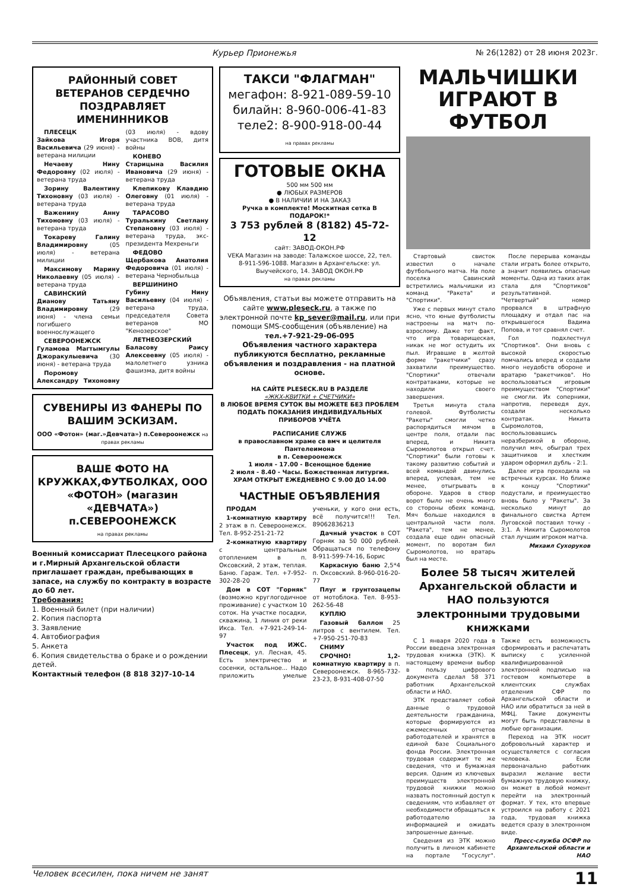Курьер Прионежья № 26(1282) от 28 июня 2023г.
РАЙОННЫЙ СОВЕТ ВЕТЕРАНОВ СЕРДЕЧНО ПОЗДРАВЛЯЕТ ИМЕНИННИКОВ
ПЛЕСЕЦК
Зайкова Игоря Васильевича (29 июня) - ветерана милиции
Нечаеву Нину Федоровну (02 июля) - ветерана труда
Зорину Валентину Тихоновну (03 июля) - ветерана труда
Важенину Анну Тихоновну (03 июля) - ветерана труда
Токареву Галину Владимировну (05 июля) - ветерана милиции
Максимову Марину Николаевну (05 июля) - ветерана труда
САВИНСКИЙ
Дианову Татьяну Владимировну (29 июня) - члена семьи погибшего военнослужащего
СЕВЕРООНЕЖСК
Гуламова Магтымгулы Джоракулыевича (30 июня) - ветерана труда
Поромову Александру Тихоновну (03 июля) - вдову участника ВОВ, дитя войны
КОНЕВО
Старицына Василия Ивановича (29 июня) - ветерана труда
Клепикову Клавдию Олеговну (01 июля) - ветерана труда
ТАРАСОВО
Туралькину Светлану Степановну (03 июля) - ветерана труда, экс-президента Мехреньги
ФЕДОВО
Щербакова Анатолия Федоровича (01 июля) - ветерана Чернобыльца
ВЕРШИНИНО
Губину Нину Васильевну (04 июля) - ветерана труда, председателя Совета ветеранов МО "Кенозерское"
ЛЕТНЕОЗЕРСКИЙ
Баласову Раису Алексеевну (05 июля) - малолетнего узника фашизма, дитя войны
СУВЕНИРЫ ИЗ ФАНЕРЫ ПО ВАШИМ ЭСКИЗАМ.
ООО «Фотон» (маг.»Девчата») п.Североонежск на правах рекламы
ВАШЕ ФОТО НА КРУЖКАХ,ФУТБОЛКАХ, ООО «ФОТОН» (магазин «ДЕВЧАТА») п.СЕВЕРООНЕЖСК
на правах рекламы
Военный комиссариат Плесецкого района и г.Мирный Архангельской области приглашает граждан, пребывающих в запасе, на службу по контракту в возрасте до 60 лет.
Требования:
1. Военный билет (при наличии)
2. Копия паспорта
3. Заявление
4. Автобиография
5. Анкета
6. Копия свидетельства о браке и о рождении детей.
Контактный телефон (8 818 32)7-10-14
ТАКСИ "ФЛАГМАН"
мегафон: 8-921-089-59-10
билайн: 8-960-006-41-83
теле2: 8-900-918-00-44
на правах рекламы
ГОТОВЫЕ ОКНА
500 мм 500 мм
● ЛЮБЫХ РАЗМЕРОВ
● В НАЛИЧИИ И НА ЗАКАЗ
Ручка в комплекте! Москитная сетка В ПОДАРОК!*
3 753 рублей 8 (8182) 45-72-12
сайт: ЗАВОД-ОКОН.РФ
VEKA Магазин на заводе: Талажское шоссе, 22, тел. 8-911-596-1088. Магазин в Архангельске: ул. Выучейского, 14. ЗАВОД ОКОН.РФ
на правах рекламы
Объявления, статьи вы можете отправить на сайте www.pleseck.ru, а также по электронной почте kp_sever@mail.ru, или при помощи SMS-сообщения (объявление) на тел.+7-921-29-06-095
Объявления частного характера публикуются бесплатно, рекламные объявления и поздравления - на платной основе.
НА САЙТЕ PLESECK.RU В РАЗДЕЛЕ
«ЖКХ-КВИТКИ + СЧЕТЧИКИ»
В ЛЮБОЕ ВРЕМЯ СУТОК ВЫ МОЖЕТЕ БЕЗ ПРОБЛЕМ ПОДАТЬ ПОКАЗАНИЯ ИНДИВИДУАЛЬНЫХ ПРИБОРОВ УЧЁТА
РАСПИСАНИЕ СЛУЖБ
в православном храме св вмч и целителя Пантелеимона
в п. Североонежск
1 июля - 17.00 - Всенощное бдение
2 июля - 8.40 - Часы. Божественная литургия.
ХРАМ ОТКРЫТ ЕЖЕДНЕВНО С 9.00 ДО 14.00
ЧАСТНЫЕ ОБЪЯВЛЕНИЯ
ПРОДАМ
1-комнатную квартиру 2 этаж в п. Североонежск. Тел. 8-952-251-21-72
2-комнатную квартиру с центральным отоплением в п. Оксовский, 2 этаж, теплая. Баню. Гараж. Тел. +7-952-302-28-20
Дом в СОТ "Горняк" (возможно круглогодичное проживание) с участком 10 соток. На участке посадки, скважина, 1 линия от реки Икса. Тел. +7-921-249-14-97
Участок под ИЖС. Плесецк, ул. Лесная, 45. Есть электричество и сосенки, остальное... Надо приложить умелые ученьки, у кого они есть, всё получится!!! Тел. 89062836213
Дачный участок в СОТ Горняк за 50 000 рублей. Обращаться по телефону 8-911-599-74-16, Борис
Каркасную баню 2,5*4 п. Оксовский. 8-960-016-20-77
Плуг и грунтозацепы от мотоблока. Тел. 8-953-262-56-48
КУПЛЮ
Газовый баллон 25 литров с вентилем. Тел. +7-950-251-70-83
СНИМУ
СРОЧНО! 1,2-комнатную квартиру в п. Североонежск. 8-965-732-23-23, 8-931-408-07-50
МАЛЬЧИШКИ ИГРАЮТ В ФУТБОЛ
Стартовый свисток известил о начале футбольного матча. На поле поселка Савинский встретились мальчишки из команд "Ракета" и "Спортики".
Уже с первых минут стало ясно, что юные футболисты настроены на матч по-взрослому. Даже тот факт, что игра товарищеская, никак не мог остудить их пыл. Игравшие в желтой форме "ракетчики" сразу захватили преимущество. "Спортики" отвечали контратаками, которые не находили своего завершения.
Третья минута стала голевой. Футболисты "Ракеты" смогли четко распорядиться мячом в центре поля, отдали пас вперед, и Никита Сыромолотов открыл счет. "Спортики" были готовы к такому развитию событий и всей командой двинулись вперед, успевая, тем не менее, отыгрывать в обороне. Ударов в створ ворот было не очень много со стороны обеих команд. Мяч больше находился в центральной части поля. "Ракета", тем не менее, создала еще один опасный момент, по воротам бил Сыромолотов, но вратарь был на месте.
После перерыва команды стали играть более открыто, а значит появились опасные моменты. Одна из таких атак стала для "Спортиков" результативной. "Четвертый" номер прорвался в штрафную площадку и отдал пас на открывшегося Вадима Попова, и тот сравнял счет.
Гол подхлестнул "Спортиков". Они вновь с высокой скоростью помчались вперед и создали много неудобств обороне и вратарю "ракетчиков". Но воспользоваться игровым преимуществом "Спортики" не смогли. Их соперники, напротив, переведя дух, создали несколько контратак. Никита Сыромолотов, воспользовавшись неразберихой в обороне, получил мяч, обыграл трех защитников и хлестким ударом оформил дубль - 2:1.
Далее игра проходила на встречных курсах. Но ближе к концу "Спортики" подустали, и преимущество вновь было у "Ракеты". За несколько минут до финального свистка Артем Луговской поставил точку - 3:1. А Никита Сыромолотов стал лучшим игроком матча.
Михаил Сухоруков
Более 58 тысяч жителей Архангельской области и НАО пользуются электронными трудовыми книжками
С 1 января 2020 года в России введена электронная трудовая книжка (ЭТК). К настоящему времени выбор в пользу цифрового документа сделал 58 371 работник Архангельской области и НАО.
ЭТК представляет собой данные о трудовой деятельности гражданина, которые формируются из ежемесячных отчетов работодателей и хранятся в единой базе Социального фонда России. Электронная трудовая содержит те же сведения, что и бумажная версия. Одним из ключевых преимуществ электронной трудовой книжки можно назвать постоянный доступ к сведениям, что избавляет от необходимости обращаться к работодателю за информацией и ожидать запрошенные данные.
Сведения из ЭТК можно получить в личном кабинете на портале "Госуслуг". Также есть возможность сформировать и распечатать выписку с усиленной квалифицированной электронной подписью на гостевом компьютере в клиентских службах отделения СФР по Архангельской области и НАО или обратиться за ней в МФЦ. Такие документы могут быть представлены в любые организации.
Переход на ЭТК носит добровольный характер и осуществляется с согласия человека. Если первоначально работник выразил желание вести бумажную трудовую книжку, он может в любой момент перейти на электронный формат. У тех, кто впервые устроился на работу с 2021 года, трудовая книжка ведется сразу в электронном виде.
Пресс-служба ОСФР по Архангельской области и НАО
Человек всесилен, пока ничем не занят 11